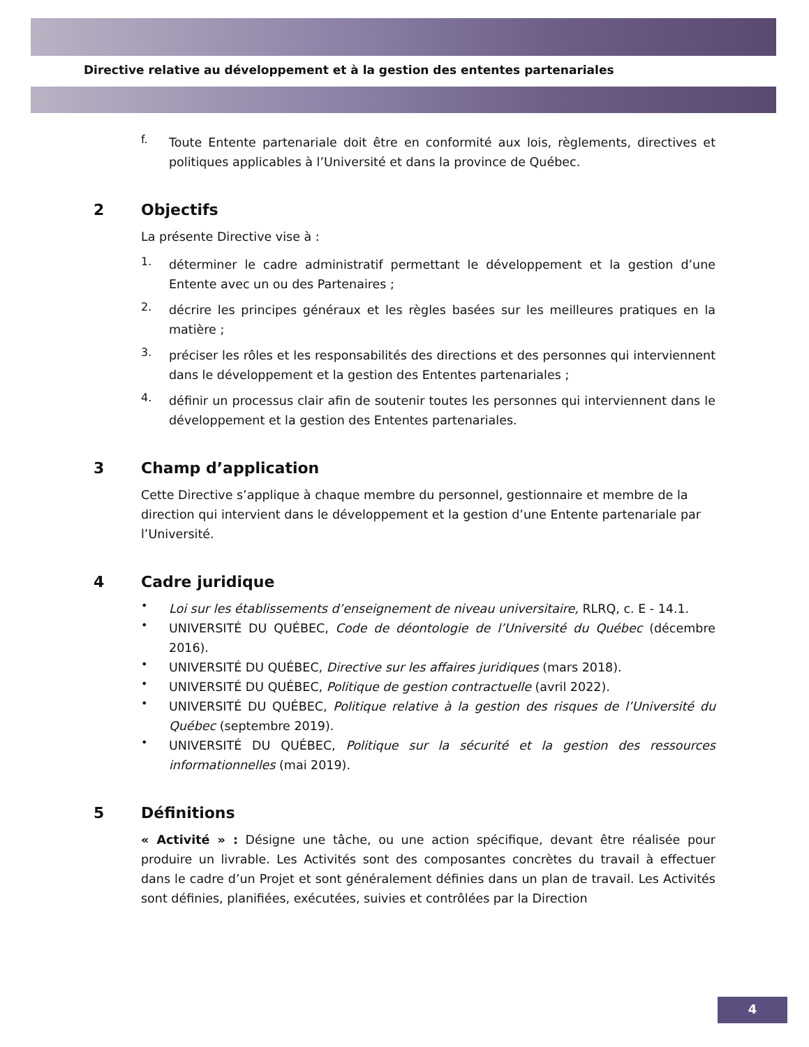Directive relative au développement et à la gestion des ententes partenariales
f.
Toute Entente partenariale doit être en conformité aux lois, règlements, directives et politiques applicables à l’Université et dans la province de Québec.
2 Objectifs
La présente Directive vise à :
1.
déterminer le cadre administratif permettant le développement et la gestion d’une Entente avec un ou des Partenaires ;
2.
décrire les principes généraux et les règles basées sur les meilleures pratiques en la matière ;
3.
préciser les rôles et les responsabilités des directions et des personnes qui interviennent dans le développement et la gestion des Ententes partenariales ;
4.
définir un processus clair afin de soutenir toutes les personnes qui interviennent dans le développement et la gestion des Ententes partenariales.
3 Champ d’application
Cette Directive s’applique à chaque membre du personnel, gestionnaire et membre de la direction qui intervient dans le développement et la gestion d’une Entente partenariale par l’Université.
4 Cadre juridique
•
Loi sur les établissements d’enseignement de niveau universitaire, RLRQ, c. E - 14.1.
•
UNIVERSITÉ DU QUÉBEC, Code de déontologie de l’Université du Québec (décembre 2016).
•
UNIVERSITÉ DU QUÉBEC, Directive sur les affaires juridiques (mars 2018).
•
UNIVERSITÉ DU QUÉBEC, Politique de gestion contractuelle (avril 2022).
•
UNIVERSITÉ DU QUÉBEC, Politique relative à la gestion des risques de l’Université du Québec (septembre 2019).
•
UNIVERSITÉ DU QUÉBEC, Politique sur la sécurité et la gestion des ressources informationnelles (mai 2019).
5 Définitions
« Activité » : Désigne une tâche, ou une action spécifique, devant être réalisée pour produire un livrable. Les Activités sont des composantes concrètes du travail à effectuer dans le cadre d’un Projet et sont généralement définies dans un plan de travail. Les Activités sont définies, planifiées, exécutées, suivies et contrôlées par la Direction
4